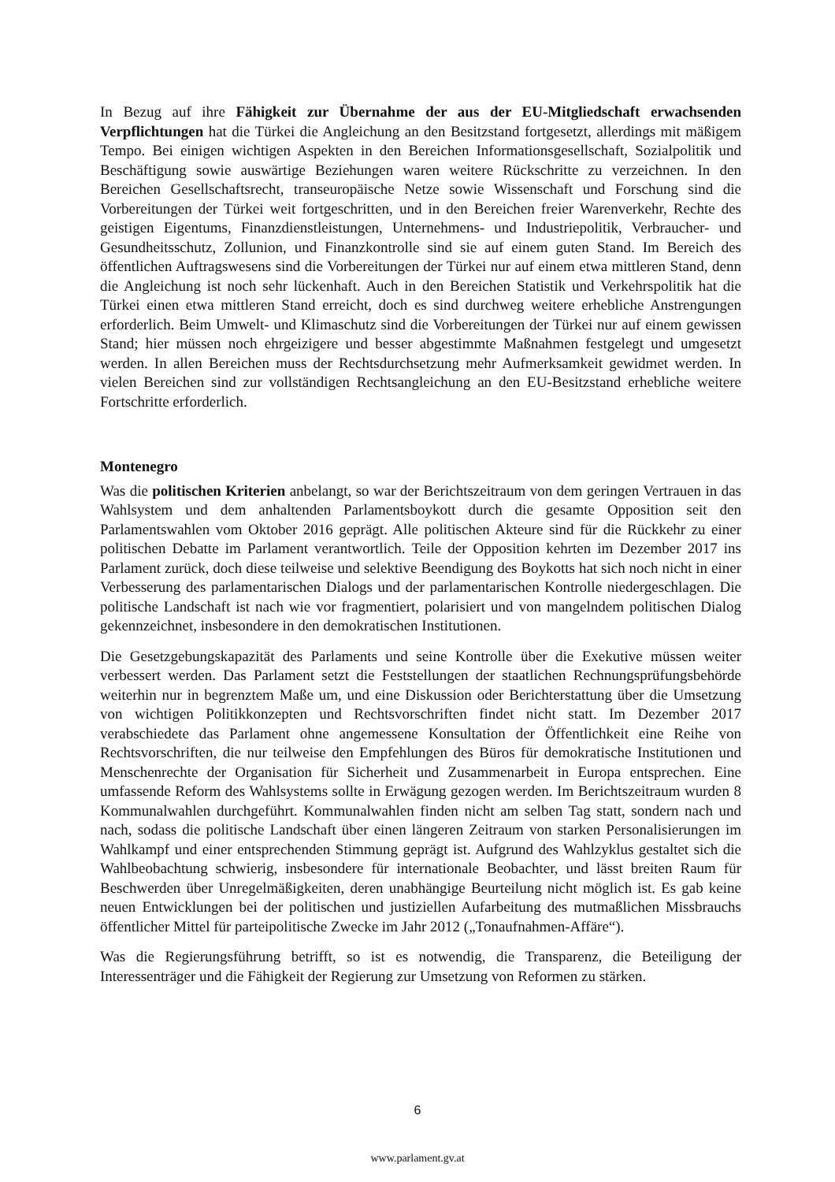In Bezug auf ihre Fähigkeit zur Übernahme der aus der EU-Mitgliedschaft erwachsenden Verpflichtungen hat die Türkei die Angleichung an den Besitzstand fortgesetzt, allerdings mit mäßigem Tempo. Bei einigen wichtigen Aspekten in den Bereichen Informationsgesellschaft, Sozialpolitik und Beschäftigung sowie auswärtige Beziehungen waren weitere Rückschritte zu verzeichnen. In den Bereichen Gesellschaftsrecht, transeuropäische Netze sowie Wissenschaft und Forschung sind die Vorbereitungen der Türkei weit fortgeschritten, und in den Bereichen freier Warenverkehr, Rechte des geistigen Eigentums, Finanzdienstleistungen, Unternehmens- und Industriepolitik, Verbraucher- und Gesundheitsschutz, Zollunion, und Finanzkontrolle sind sie auf einem guten Stand. Im Bereich des öffentlichen Auftragswesens sind die Vorbereitungen der Türkei nur auf einem etwa mittleren Stand, denn die Angleichung ist noch sehr lückenhaft. Auch in den Bereichen Statistik und Verkehrspolitik hat die Türkei einen etwa mittleren Stand erreicht, doch es sind durchweg weitere erhebliche Anstrengungen erforderlich. Beim Umwelt- und Klimaschutz sind die Vorbereitungen der Türkei nur auf einem gewissen Stand; hier müssen noch ehrgeizigere und besser abgestimmte Maßnahmen festgelegt und umgesetzt werden. In allen Bereichen muss der Rechtsdurchsetzung mehr Aufmerksamkeit gewidmet werden. In vielen Bereichen sind zur vollständigen Rechtsangleichung an den EU-Besitzstand erhebliche weitere Fortschritte erforderlich.
Montenegro
Was die politischen Kriterien anbelangt, so war der Berichtszeitraum von dem geringen Vertrauen in das Wahlsystem und dem anhaltenden Parlamentsboykott durch die gesamte Opposition seit den Parlamentswahlen vom Oktober 2016 geprägt. Alle politischen Akteure sind für die Rückkehr zu einer politischen Debatte im Parlament verantwortlich. Teile der Opposition kehrten im Dezember 2017 ins Parlament zurück, doch diese teilweise und selektive Beendigung des Boykotts hat sich noch nicht in einer Verbesserung des parlamentarischen Dialogs und der parlamentarischen Kontrolle niedergeschlagen. Die politische Landschaft ist nach wie vor fragmentiert, polarisiert und von mangelndem politischen Dialog gekennzeichnet, insbesondere in den demokratischen Institutionen.
Die Gesetzgebungskapazität des Parlaments und seine Kontrolle über die Exekutive müssen weiter verbessert werden. Das Parlament setzt die Feststellungen der staatlichen Rechnungsprüfungsbehörde weiterhin nur in begrenztem Maße um, und eine Diskussion oder Berichterstattung über die Umsetzung von wichtigen Politikkonzepten und Rechtsvorschriften findet nicht statt. Im Dezember 2017 verabschiedete das Parlament ohne angemessene Konsultation der Öffentlichkeit eine Reihe von Rechtsvorschriften, die nur teilweise den Empfehlungen des Büros für demokratische Institutionen und Menschenrechte der Organisation für Sicherheit und Zusammenarbeit in Europa entsprechen. Eine umfassende Reform des Wahlsystems sollte in Erwägung gezogen werden. Im Berichtszeitraum wurden 8 Kommunalwahlen durchgeführt. Kommunalwahlen finden nicht am selben Tag statt, sondern nach und nach, sodass die politische Landschaft über einen längeren Zeitraum von starken Personalisierungen im Wahlkampf und einer entsprechenden Stimmung geprägt ist. Aufgrund des Wahlzyklus gestaltet sich die Wahlbeobachtung schwierig, insbesondere für internationale Beobachter, und lässt breiten Raum für Beschwerden über Unregelmäßigkeiten, deren unabhängige Beurteilung nicht möglich ist. Es gab keine neuen Entwicklungen bei der politischen und justiziellen Aufarbeitung des mutmaßlichen Missbrauchs öffentlicher Mittel für parteipolitische Zwecke im Jahr 2012 („Tonaufnahmen-Affäre“).
Was die Regierungsführung betrifft, so ist es notwendig, die Transparenz, die Beteiligung der Interessenträger und die Fähigkeit der Regierung zur Umsetzung von Reformen zu stärken.
6
www.parlament.gv.at